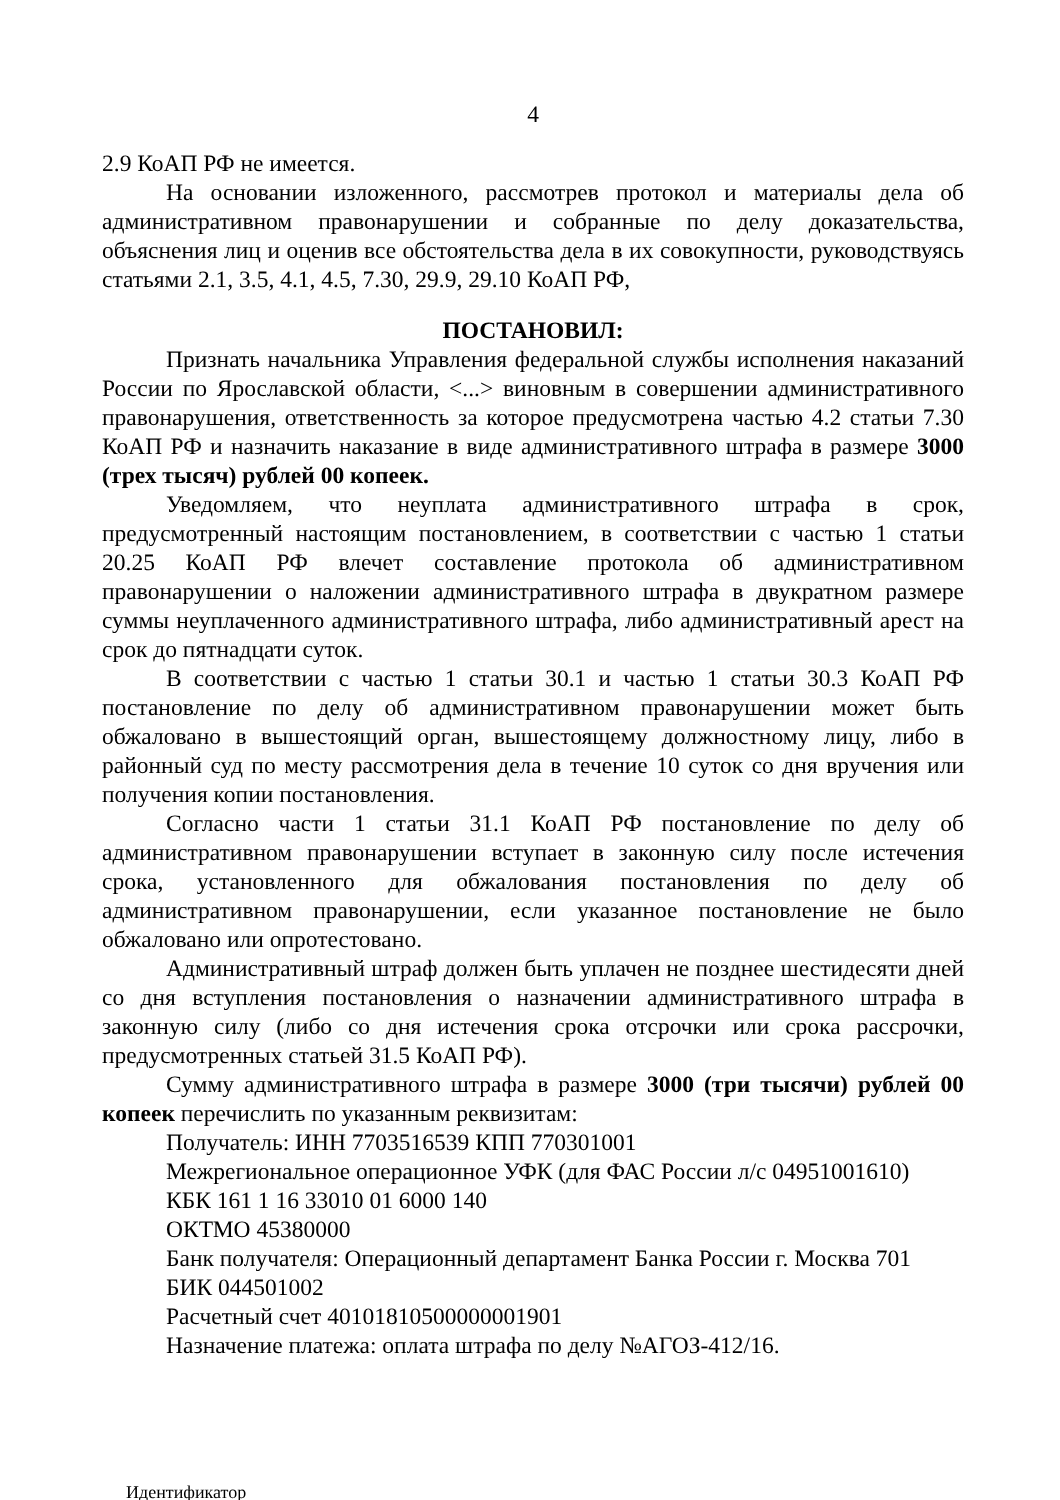4
2.9 КоАП РФ не имеется.
На основании изложенного, рассмотрев протокол и материалы дела об административном правонарушении и собранные по делу доказательства, объяснения лиц и оценив все обстоятельства дела в их совокупности, руководствуясь статьями 2.1, 3.5, 4.1, 4.5, 7.30, 29.9, 29.10 КоАП РФ,
ПОСТАНОВИЛ:
Признать начальника Управления федеральной службы исполнения наказаний России по Ярославской области, <...> виновным в совершении административного правонарушения, ответственность за которое предусмотрена частью 4.2 статьи 7.30 КоАП РФ и назначить наказание в виде административного штрафа в размере 3000 (трех тысяч) рублей 00 копеек.
Уведомляем, что неуплата административного штрафа в срок, предусмотренный настоящим постановлением, в соответствии с частью 1 статьи 20.25 КоАП РФ влечет составление протокола об административном правонарушении о наложении административного штрафа в двукратном размере суммы неуплаченного административного штрафа, либо административный арест на срок до пятнадцати суток.
В соответствии с частью 1 статьи 30.1 и частью 1 статьи 30.3 КоАП РФ постановление по делу об административном правонарушении может быть обжаловано в вышестоящий орган, вышестоящему должностному лицу, либо в районный суд по месту рассмотрения дела в течение 10 суток со дня вручения или получения копии постановления.
Согласно части 1 статьи 31.1 КоАП РФ постановление по делу об административном правонарушении вступает в законную силу после истечения срока, установленного для обжалования постановления по делу об административном правонарушении, если указанное постановление не было обжаловано или опротестовано.
Административный штраф должен быть уплачен не позднее шестидесяти дней со дня вступления постановления о назначении административного штрафа в законную силу (либо со дня истечения срока отсрочки или срока рассрочки, предусмотренных статьей 31.5 КоАП РФ).
Сумму административного штрафа в размере 3000 (три тысячи) рублей 00 копеек перечислить по указанным реквизитам:
Получатель: ИНН 7703516539 КПП 770301001
Межрегиональное операционное УФК (для ФАС России л/с 04951001610)
КБК 161 1 16 33010 01 6000 140
ОКТМО 45380000
Банк получателя: Операционный департамент Банка России г. Москва 701
БИК 044501002
Расчетный счет 40101810500000001901
Назначение платежа: оплата штрафа по делу №АГОЗ-412/16.
Идентификатор